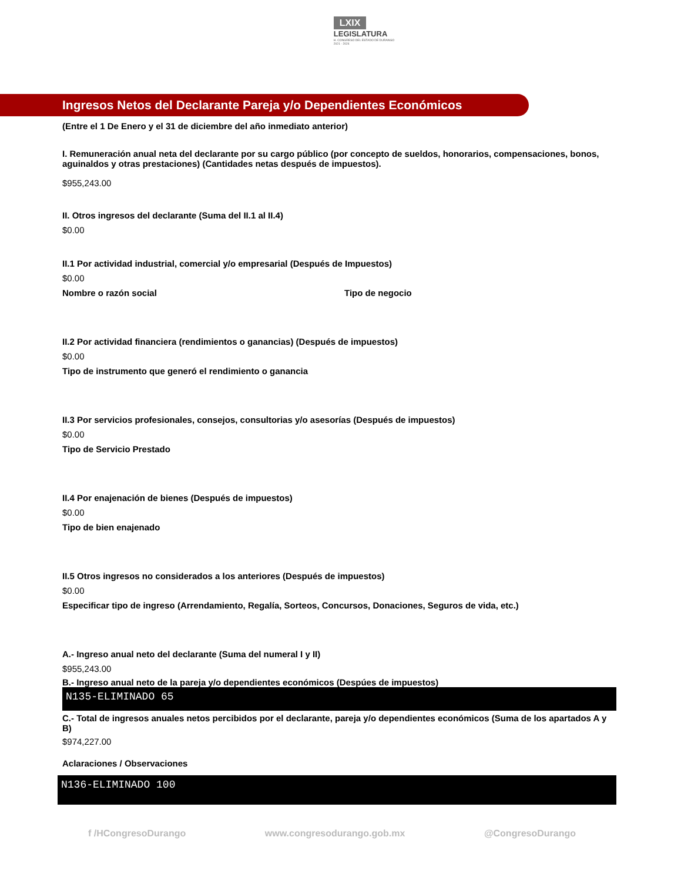LXIX
LEGISLATURA
H. CONGRESO DEL ESTADO DE DURANGO
2021 - 2024
Ingresos Netos del Declarante Pareja y/o Dependientes Económicos
(Entre el 1 De Enero y el 31 de diciembre del año inmediato anterior)
I. Remuneración anual neta del declarante por su cargo público (por concepto de sueldos, honorarios, compensaciones, bonos, aguinaldos y otras prestaciones) (Cantidades netas después de impuestos).
$955,243.00
II. Otros ingresos del declarante (Suma del II.1 al II.4)
$0.00
II.1 Por actividad industrial, comercial y/o empresarial (Después de Impuestos)
$0.00
Nombre o razón social Tipo de negocio
II.2 Por actividad financiera (rendimientos o ganancias) (Después de impuestos)
$0.00
Tipo de instrumento que generó el rendimiento o ganancia
II.3 Por servicios profesionales, consejos, consultorias y/o asesorías (Después de impuestos)
$0.00
Tipo de Servicio Prestado
II.4 Por enajenación de bienes (Después de impuestos)
$0.00
Tipo de bien enajenado
II.5 Otros ingresos no considerados a los anteriores (Después de impuestos)
$0.00
Especificar tipo de ingreso (Arrendamiento, Regalía, Sorteos, Concursos, Donaciones, Seguros de vida, etc.)
A.- Ingreso anual neto del declarante (Suma del numeral I y II)
$955,243.00
B.- Ingreso anual neto de la pareja y/o dependientes económicos (Despúes de impuestos)
N135-ELIMINADO 65
C.- Total de ingresos anuales netos percibidos por el declarante, pareja y/o dependientes económicos (Suma de los apartados A y B)
$974,227.00
Aclaraciones / Observaciones
N136-ELIMINADO 100
f /HCongresoDurango www.congresodurango.gob.mx @CongresoDurango